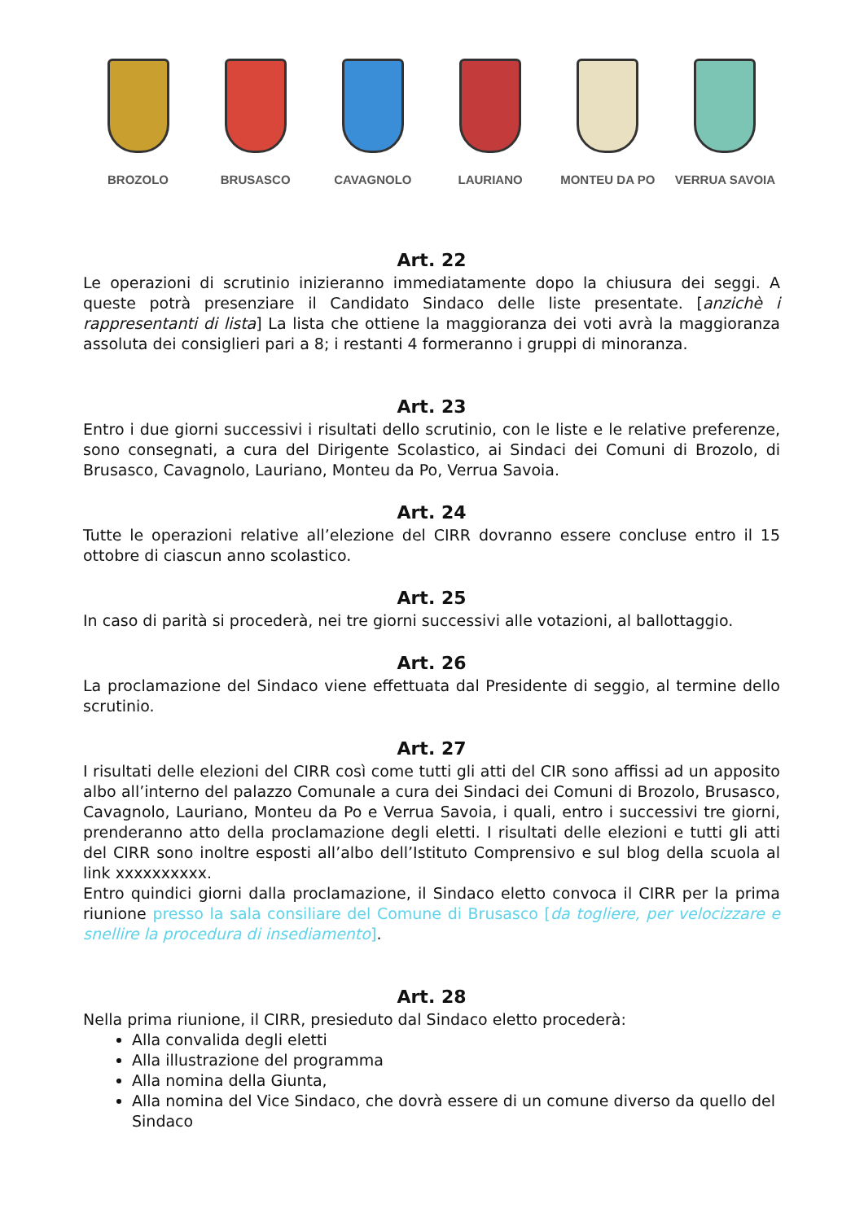BROZOLO BRUSASCO CAVAGNOLO LAURIANO MONTEU DA PO VERRUA SAVOIA
Art. 22
Le operazioni di scrutinio inizieranno immediatamente dopo la chiusura dei seggi. A queste potrà presenziare il Candidato Sindaco delle liste presentate. [anzichè i rappresentanti di lista] La lista che ottiene la maggioranza dei voti avrà la maggioranza assoluta dei consiglieri pari a 8; i restanti 4 formeranno i gruppi di minoranza.
Art. 23
Entro i due giorni successivi i risultati dello scrutinio, con le liste e le relative preferenze, sono consegnati, a cura del Dirigente Scolastico, ai Sindaci dei Comuni di Brozolo, di Brusasco, Cavagnolo, Lauriano, Monteu da Po, Verrua Savoia.
Art. 24
Tutte le operazioni relative all’elezione del CIRR dovranno essere concluse entro il 15 ottobre di ciascun anno scolastico.
Art. 25
In caso di parità si procederà, nei tre giorni successivi alle votazioni, al ballottaggio.
Art. 26
La proclamazione del Sindaco viene effettuata dal Presidente di seggio, al termine dello scrutinio.
Art. 27
I risultati delle elezioni del CIRR così come tutti gli atti del CIR sono affissi ad un apposito albo all’interno del palazzo Comunale a cura dei Sindaci dei Comuni di Brozolo, Brusasco, Cavagnolo, Lauriano, Monteu da Po e Verrua Savoia, i quali, entro i successivi tre giorni, prenderanno atto della proclamazione degli eletti. I risultati delle elezioni e tutti gli atti del CIRR sono inoltre esposti all’albo dell’Istituto Comprensivo e sul blog della scuola al link xxxxxxxxxx.
Entro quindici giorni dalla proclamazione, il Sindaco eletto convoca il CIRR per la prima riunione presso la sala consiliare del Comune di Brusasco [da togliere, per velocizzare e snellire la procedura di insediamento].
Art. 28
Nella prima riunione, il CIRR, presieduto dal Sindaco eletto procederà:
Alla convalida degli eletti
Alla illustrazione del programma
Alla nomina della Giunta,
Alla nomina del Vice Sindaco, che dovrà essere di un comune diverso da quello del Sindaco